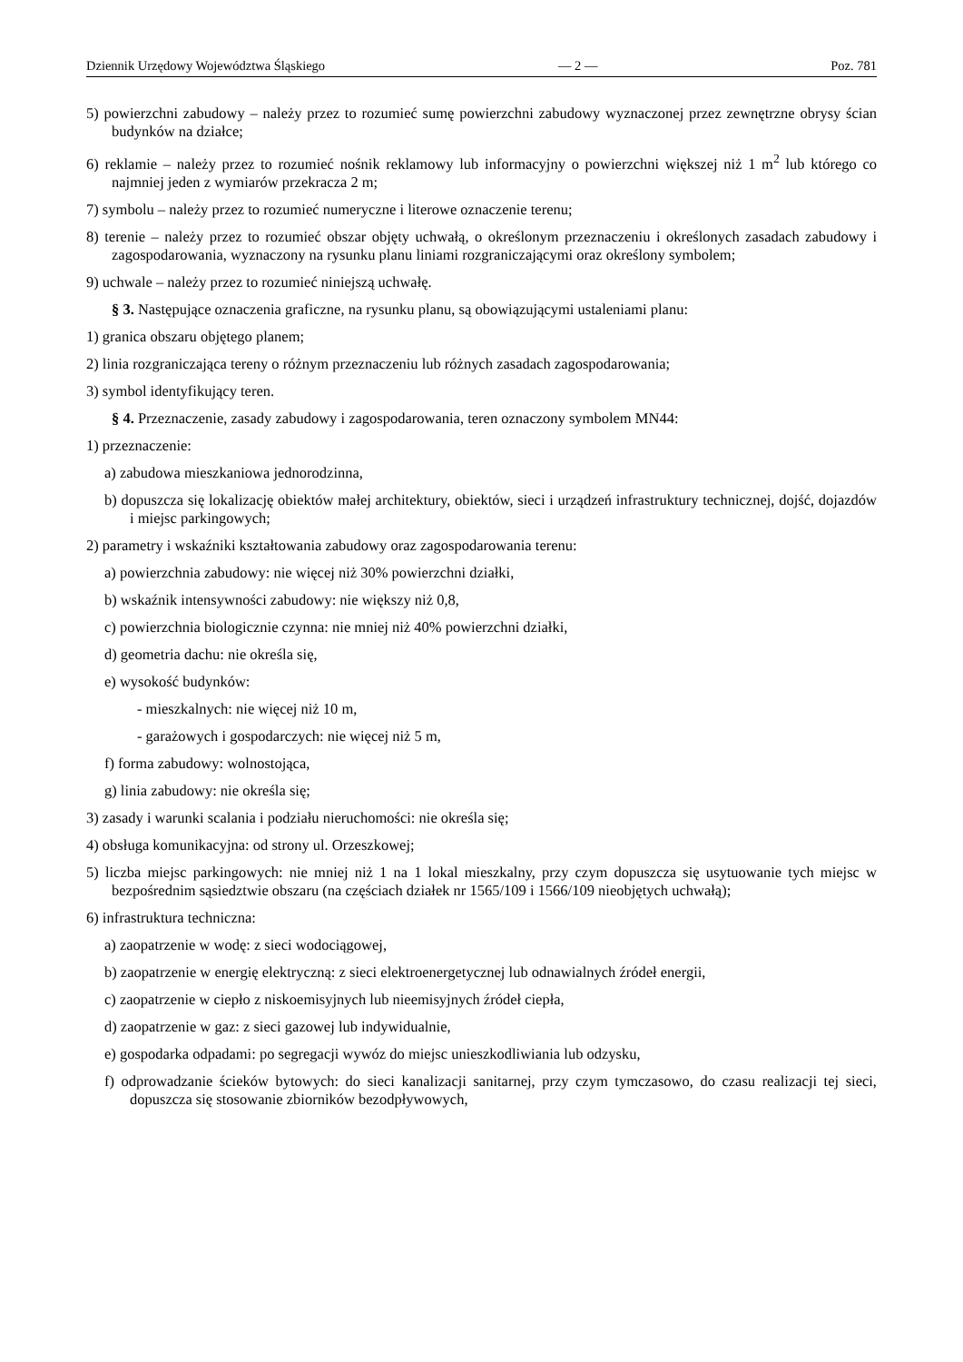Dziennik Urzędowy Województwa Śląskiego — 2 — Poz. 781
5) powierzchni zabudowy – należy przez to rozumieć sumę powierzchni zabudowy wyznaczonej przez zewnętrzne obrysy ścian budynków na działce;
6) reklamie – należy przez to rozumieć nośnik reklamowy lub informacyjny o powierzchni większej niż 1 m<sup>2</sup> lub którego co najmniej jeden z wymiarów przekracza 2 m;
7) symbolu – należy przez to rozumieć numeryczne i literowe oznaczenie terenu;
8) terenie – należy przez to rozumieć obszar objęty uchwałą, o określonym przeznaczeniu i określonych zasadach zabudowy i zagospodarowania, wyznaczony na rysunku planu liniami rozgraniczającymi oraz określony symbolem;
9) uchwale – należy przez to rozumieć niniejszą uchwałę.
§ 3. Następujące oznaczenia graficzne, na rysunku planu, są obowiązującymi ustaleniami planu:
1) granica obszaru objętego planem;
2) linia rozgraniczająca tereny o różnym przeznaczeniu lub różnych zasadach zagospodarowania;
3) symbol identyfikujący teren.
§ 4. Przeznaczenie, zasady zabudowy i zagospodarowania, teren oznaczony symbolem MN44:
1) przeznaczenie:
a) zabudowa mieszkaniowa jednorodzinna,
b) dopuszcza się lokalizację obiektów małej architektury, obiektów, sieci i urządzeń infrastruktury technicznej, dojść, dojazdów i miejsc parkingowych;
2) parametry i wskaźniki kształtowania zabudowy oraz zagospodarowania terenu:
a) powierzchnia zabudowy: nie więcej niż 30% powierzchni działki,
b) wskaźnik intensywności zabudowy: nie większy niż 0,8,
c) powierzchnia biologicznie czynna: nie mniej niż 40% powierzchni działki,
d) geometria dachu: nie określa się,
e) wysokość budynków:
- mieszkalnych: nie więcej niż 10 m,
- garażowych i gospodarczych: nie więcej niż 5 m,
f) forma zabudowy: wolnostojąca,
g) linia zabudowy: nie określa się;
3) zasady i warunki scalania i podziału nieruchomości: nie określa się;
4) obsługa komunikacyjna: od strony ul. Orzeszkowej;
5) liczba miejsc parkingowych: nie mniej niż 1 na 1 lokal mieszkalny, przy czym dopuszcza się usytuowanie tych miejsc w bezpośrednim sąsiedztwie obszaru (na częściach działek nr 1565/109 i 1566/109 nieobjętych uchwałą);
6) infrastruktura techniczna:
a) zaopatrzenie w wodę: z sieci wodociągowej,
b) zaopatrzenie w energię elektryczną: z sieci elektroenergetycznej lub odnawialnych źródeł energii,
c) zaopatrzenie w ciepło z niskoemisyjnych lub nieemisyjnych źródeł ciepła,
d) zaopatrzenie w gaz: z sieci gazowej lub indywidualnie,
e) gospodarka odpadami: po segregacji wywóz do miejsc unieszkodliwiania lub odzysku,
f) odprowadzanie ścieków bytowych: do sieci kanalizacji sanitarnej, przy czym tymczasowo, do czasu realizacji tej sieci, dopuszcza się stosowanie zbiorników bezodpływowych,